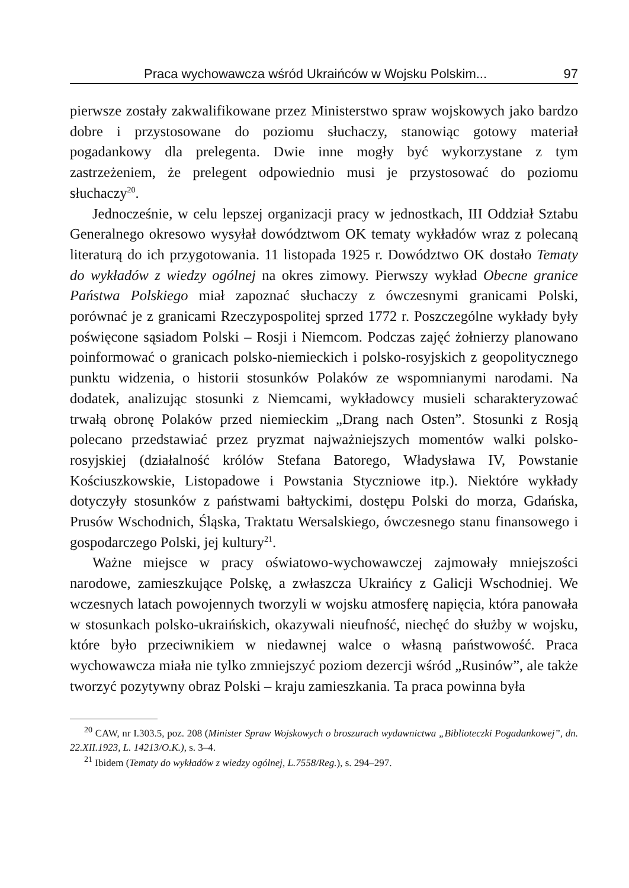Praca wychowawcza wśród Ukraińców w Wojsku Polskim... 97
pierwsze zostały zakwalifikowane przez Ministerstwo spraw wojskowych jako bardzo dobre i przystosowane do poziomu słuchaczy, stanowiąc gotowy materiał pogadankowy dla prelegenta. Dwie inne mogły być wykorzystane z tym zastrzeżeniem, że prelegent odpowiednio musi je przystosować do poziomu słuchaczy<sup>20</sup>.
Jednocześnie, w celu lepszej organizacji pracy w jednostkach, III Oddział Sztabu Generalnego okresowo wysyłał dowództwom OK tematy wykładów wraz z polecaną literaturą do ich przygotowania. 11 listopada 1925 r. Dowództwo OK dostało Tematy do wykładów z wiedzy ogólnej na okres zimowy. Pierwszy wykład Obecne granice Państwa Polskiego miał zapoznać słuchaczy z ówczesnymi granicami Polski, porównać je z granicami Rzeczypospolitej sprzed 1772 r. Poszczególne wykłady były poświęcone sąsiadom Polski – Rosji i Niemcom. Podczas zajęć żołnierzy planowano poinformować o granicach polsko-niemieckich i polsko-rosyjskich z geopolitycznego punktu widzenia, o historii stosunków Polaków ze wspomnianymi narodami. Na dodatek, analizując stosunki z Niemcami, wykładowcy musieli scharakteryzować trwałą obronę Polaków przed niemieckim „Drang nach Osten”. Stosunki z Rosją polecano przedstawiać przez pryzmat najważniejszych momentów walki polsko-rosyjskiej (działalność królów Stefana Batorego, Władysława IV, Powstanie Kościuszkowskie, Listopadowe i Powstania Styczniowe itp.). Niektóre wykłady dotyczyły stosunków z państwami bałtyckimi, dostępu Polski do morza, Gdańska, Prusów Wschodnich, Śląska, Traktatu Wersalskiego, ówczesnego stanu finansowego i gospodarczego Polski, jej kultury<sup>21</sup>.
Ważne miejsce w pracy oświatowo-wychowawczej zajmowały mniejszości narodowe, zamieszkujące Polskę, a zwłaszcza Ukraińcy z Galicji Wschodniej. We wczesnych latach powojennych tworzyli w wojsku atmosferę napięcia, która panowała w stosunkach polsko-ukraińskich, okazywali nieufność, niechęć do służby w wojsku, które było przeciwnikiem w niedawnej walce o własną państwowość. Praca wychowawcza miała nie tylko zmniejszyć poziom dezercji wśród „Rusinów”, ale także tworzyć pozytywny obraz Polski – kraju zamieszkania. Ta praca powinna była
<sup>20</sup> CAW, nr I.303.5, poz. 208 (Minister Spraw Wojskowych o broszurach wydawnictwa „Biblioteczki Pogadankowej”, dn. 22.XII.1923, L. 14213/O.K.), s. 3–4.
<sup>21</sup> Ibidem (Tematy do wykładów z wiedzy ogólnej, L.7558/Reg.), s. 294–297.